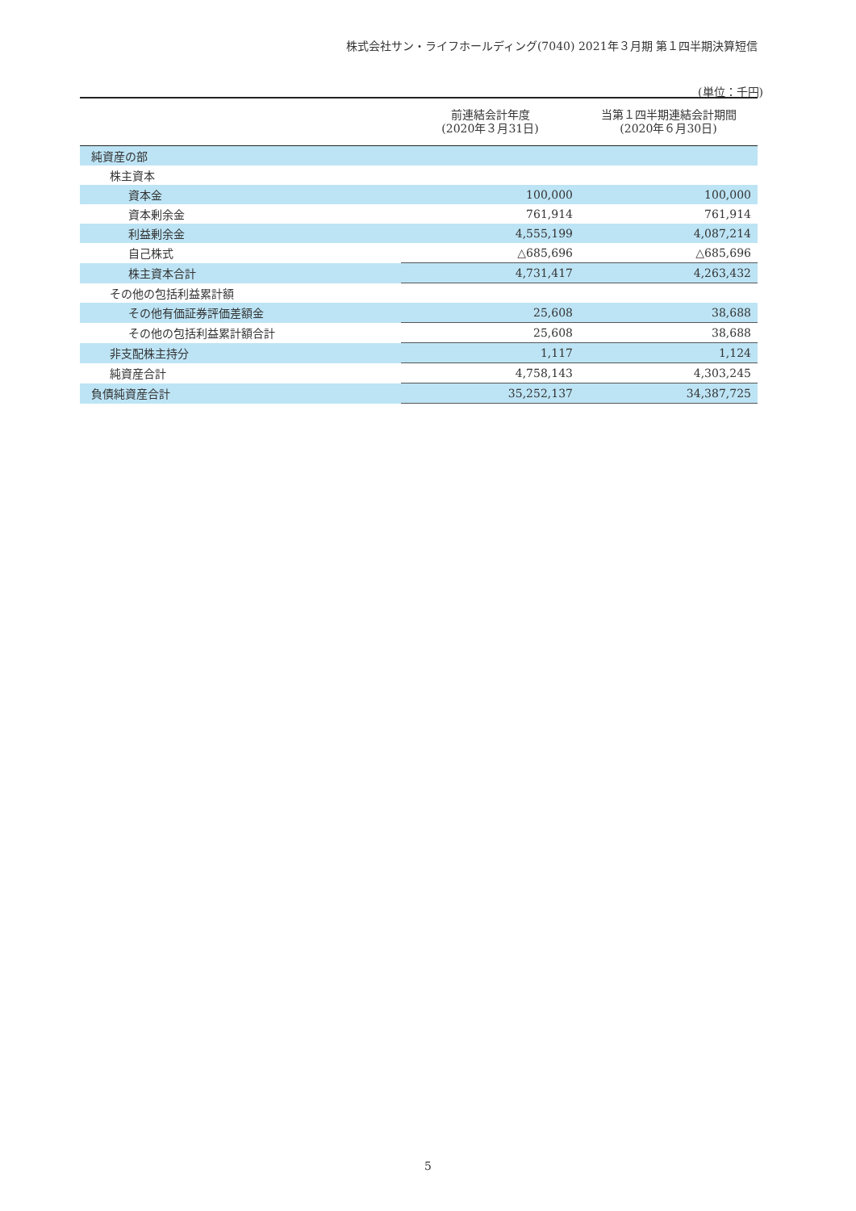株式会社サン・ライフホールディング(7040) 2021年３月期 第１四半期決算短信
(単位：千円)
| | 前連結会計年度 (2020年３月31日) | 当第１四半期連結会計期間 (2020年６月30日) |
| --- | --- | --- |
| 純資産の部 | | |
| 株主資本 | | |
| 資本金 | 100,000 | 100,000 |
| 資本剰余金 | 761,914 | 761,914 |
| 利益剰余金 | 4,555,199 | 4,087,214 |
| 自己株式 | △685,696 | △685,696 |
| 株主資本合計 | 4,731,417 | 4,263,432 |
| その他の包括利益累計額 | | |
| その他有価証券評価差額金 | 25,608 | 38,688 |
| その他の包括利益累計額合計 | 25,608 | 38,688 |
| 非支配株主持分 | 1,117 | 1,124 |
| 純資産合計 | 4,758,143 | 4,303,245 |
| 負債純資産合計 | 35,252,137 | 34,387,725 |
5